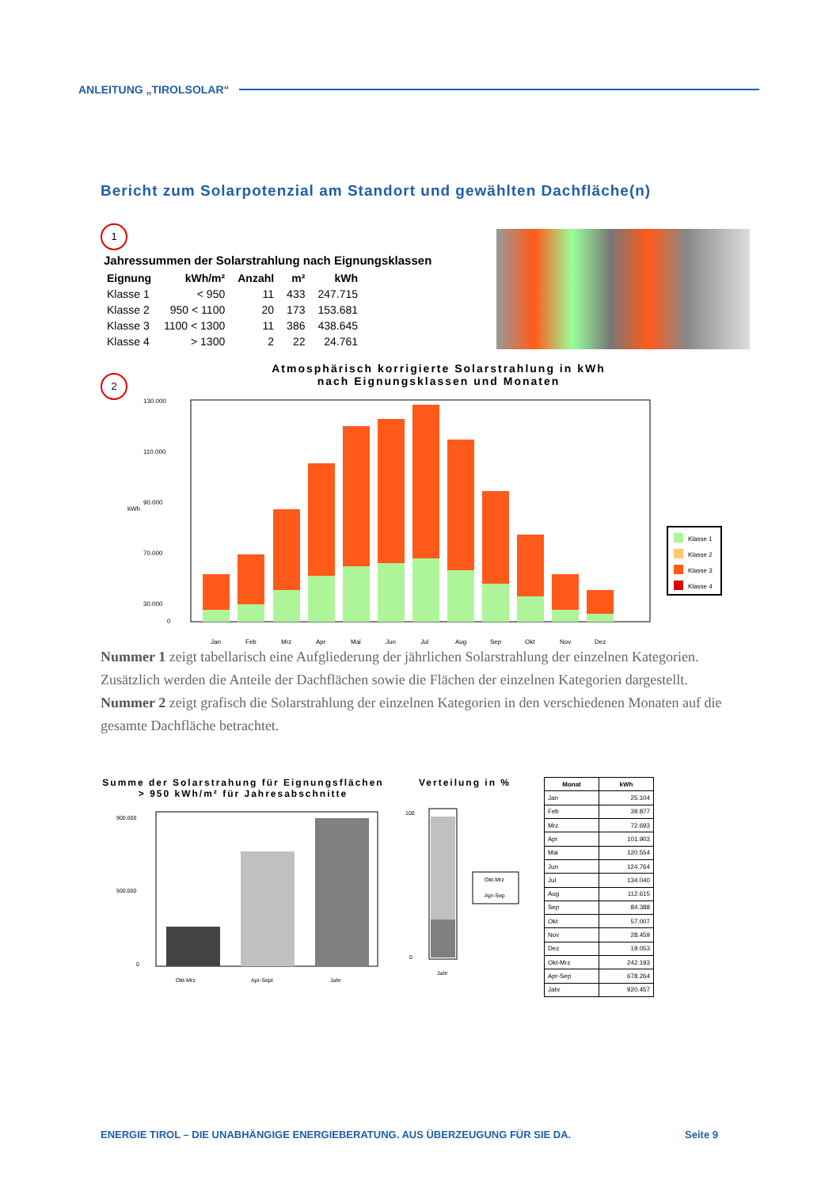ANLEITUNG „TIROLSOLAR“
Bericht zum Solarpotenzial am Standort und gewählten Dachfläche(n)
1
Jahressummen der Solarstrahlung nach Eignungsklassen
| Eignung | kWh/m² | Anzahl | m² | kWh |
| --- | --- | --- | --- | --- |
| Klasse 1 | < 950 | 11 | 433 | 247.715 |
| Klasse 2 | 950 < 1100 | 20 | 173 | 153.681 |
| Klasse 3 | 1100 < 1300 | 11 | 386 | 438.645 |
| Klasse 4 | > 1300 | 2 | 22 | 24.761 |
2
Atmosphärisch korrigierte Solarstrahlung in kWh
nach Eignungsklassen und Monaten
kWh
130.000
110.000
90.000
70.000
30.000
0
Jan
Feb
Mrz
Apr
Mai
Jun
Jul
Aug
Sep
Okt
Nov
Dez
Klasse 1
Klasse 2
Klasse 3
Klasse 4
Nummer 1 zeigt tabellarisch eine Aufgliederung der jährlichen Solarstrahlung der einzelnen Kategorien. Zusätzlich werden die Anteile der Dachflächen sowie die Flächen der einzelnen Kategorien dargestellt.
Nummer 2 zeigt grafisch die Solarstrahlung der einzelnen Kategorien in den verschiedenen Monaten auf die gesamte Dachfläche betrachtet.
Summe der Solarstrahung für Eignungsflächen
> 950 kWh/m² für Jahresabschnitte
900.000
500.000
0
Okt-Mrz
Apr-Sept
Jahr
Verteilung in %
100
0
Jahr
Okt-Mrz
Apr-Sep
| Monat | kWh |
| --- | --- |
| Jan | 25.104 |
| Feb | 39.877 |
| Mrz | 72.693 |
| Apr | 101.903 |
| Mai | 120.554 |
| Jun | 124.764 |
| Jul | 134.040 |
| Aug | 112.615 |
| Sep | 84.388 |
| Okt | 57.007 |
| Nov | 28.459 |
| Dez | 19.053 |
| Okt-Mrz | 242.193 |
| Apr-Sep | 678.264 |
| Jahr | 920.457 |
ENERGIE TIROL – DIE UNABHÄNGIGE ENERGIEBERATUNG. AUS ÜBERZEUGUNG FÜR SIE DA. Seite 9